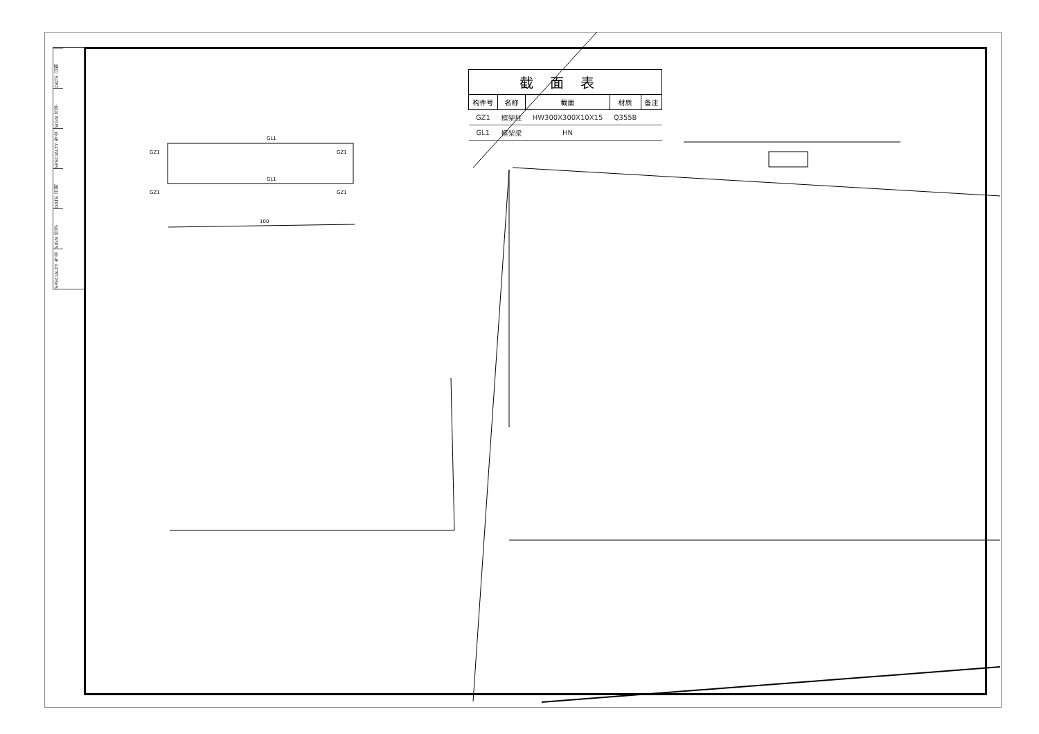DATE 日期
SIGN 签字
SPECIALTY 专业
DATE 日期
SIGN 签字
SPECIALTY 专业
| 截面表 | | | | |
| --- | --- | --- | --- | --- |
| 构件号 | 名称 | 截面 | 材质 | 备注 |
| GZ1 | 框架柱 | HW300X300X10X15 | Q355B | |
| GL1 | 框架梁 | HN | | |
GL1
GL1
GZ1
GZ1
GZ1
GZ1
100